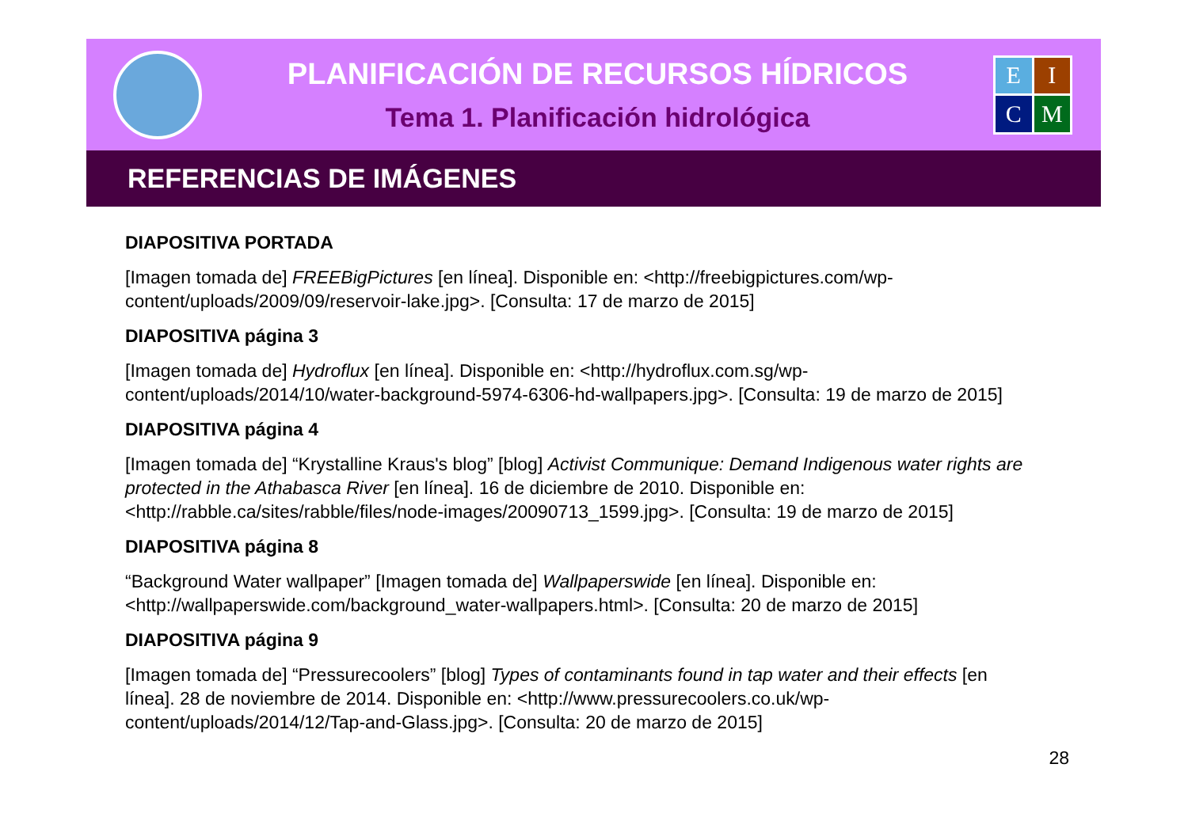PLANIFICACIÓN DE RECURSOS HÍDRICOS
Tema 1. Planificación hidrológica
EICM
REFERENCIAS DE IMÁGENES
DIAPOSITIVA PORTADA
[Imagen tomada de] FREEBigPictures [en línea]. Disponible en: <http://freebigpictures.com/wp-content/uploads/2009/09/reservoir-lake.jpg>. [Consulta: 17 de marzo de 2015]
DIAPOSITIVA página 3
[Imagen tomada de] Hydroflux [en línea]. Disponible en: <http://hydroflux.com.sg/wp-content/uploads/2014/10/water-background-5974-6306-hd-wallpapers.jpg>. [Consulta: 19 de marzo de 2015]
DIAPOSITIVA página 4
[Imagen tomada de] “Krystalline Kraus's blog” [blog] Activist Communique: Demand Indigenous water rights are protected in the Athabasca River [en línea]. 16 de diciembre de 2010. Disponible en: <http://rabble.ca/sites/rabble/files/node-images/20090713_1599.jpg>. [Consulta: 19 de marzo de 2015]
DIAPOSITIVA página 8
“Background Water wallpaper” [Imagen tomada de] Wallpaperswide [en línea]. Disponible en: <http://wallpaperswide.com/background_water-wallpapers.html>. [Consulta: 20 de marzo de 2015]
DIAPOSITIVA página 9
[Imagen tomada de] “Pressurecoolers” [blog] Types of contaminants found in tap water and their effects [en línea]. 28 de noviembre de 2014. Disponible en: <http://www.pressurecoolers.co.uk/wp-content/uploads/2014/12/Tap-and-Glass.jpg>. [Consulta: 20 de marzo de 2015]
28